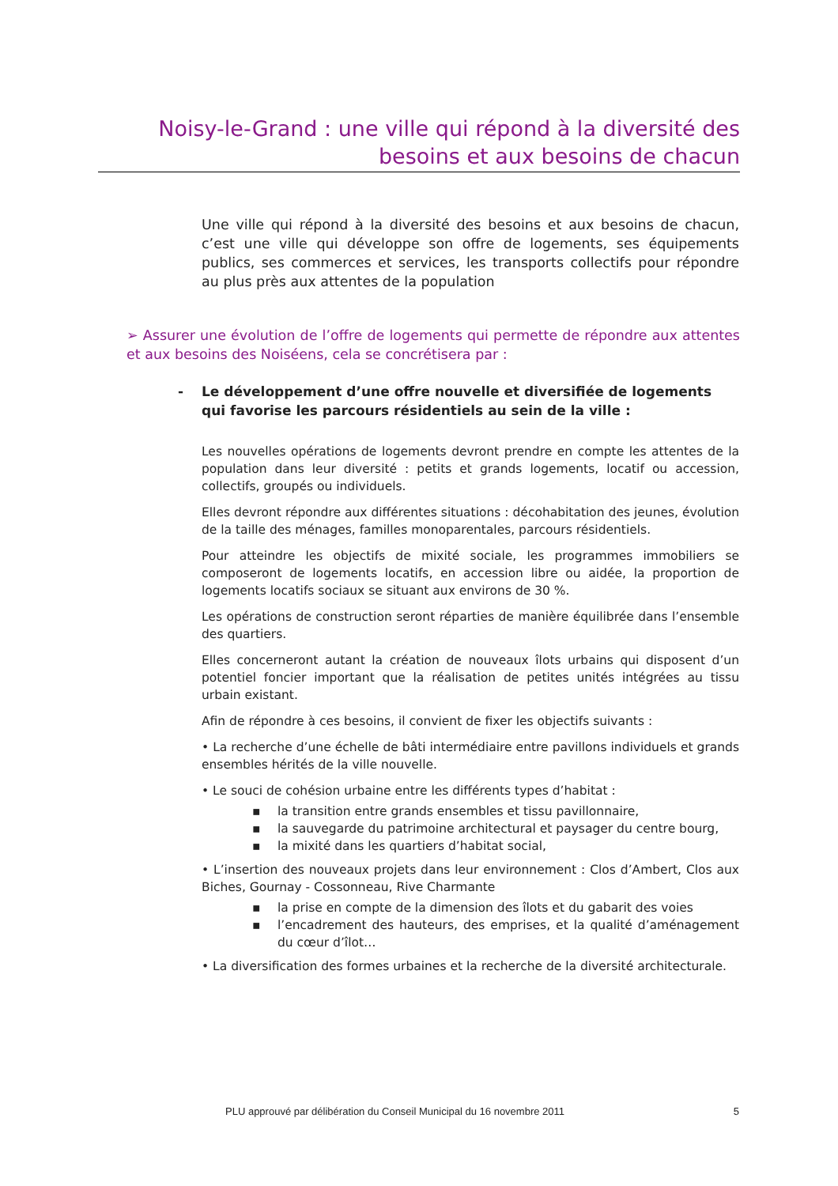Noisy-le-Grand : une ville qui répond à la diversité des besoins et aux besoins de chacun
Une ville qui répond à la diversité des besoins et aux besoins de chacun, c’est une ville qui développe son offre de logements, ses équipements publics, ses commerces et services, les transports collectifs pour répondre au plus près aux attentes de la population
➢ Assurer une évolution de l’offre de logements qui permette de répondre aux attentes et aux besoins des Noiséens, cela se concrétisera par :
- Le développement d’une offre nouvelle et diversifiée de logements qui favorise les parcours résidentiels au sein de la ville :
Les nouvelles opérations de logements devront prendre en compte les attentes de la population dans leur diversité : petits et grands logements, locatif ou accession, collectifs, groupés ou individuels.
Elles devront répondre aux différentes situations : décohabitation des jeunes, évolution de la taille des ménages, familles monoparentales, parcours résidentiels.
Pour atteindre les objectifs de mixité sociale, les programmes immobiliers se composeront de logements locatifs, en accession libre ou aidée, la proportion de logements locatifs sociaux se situant aux environs de 30 %.
Les opérations de construction seront réparties de manière équilibrée dans l’ensemble des quartiers.
Elles concerneront autant la création de nouveaux îlots urbains qui disposent d’un potentiel foncier important que la réalisation de petites unités intégrées au tissu urbain existant.
Afin de répondre à ces besoins, il convient de fixer les objectifs suivants :
• La recherche d’une échelle de bâti intermédiaire entre pavillons individuels et grands ensembles hérités de la ville nouvelle.
• Le souci de cohésion urbaine entre les différents types d’habitat :
▪ la transition entre grands ensembles et tissu pavillonnaire,
▪ la sauvegarde du patrimoine architectural et paysager du centre bourg,
▪ la mixité dans les quartiers d’habitat social,
• L’insertion des nouveaux projets dans leur environnement : Clos d’Ambert, Clos aux Biches, Gournay - Cossonneau, Rive Charmante
▪ la prise en compte de la dimension des îlots et du gabarit des voies
▪ l’encadrement des hauteurs, des emprises, et la qualité d’aménagement du cœur d’îlot…
• La diversification des formes urbaines et la recherche de la diversité architecturale.
PLU approuvé par délibération du Conseil Municipal du 16 novembre 2011 5